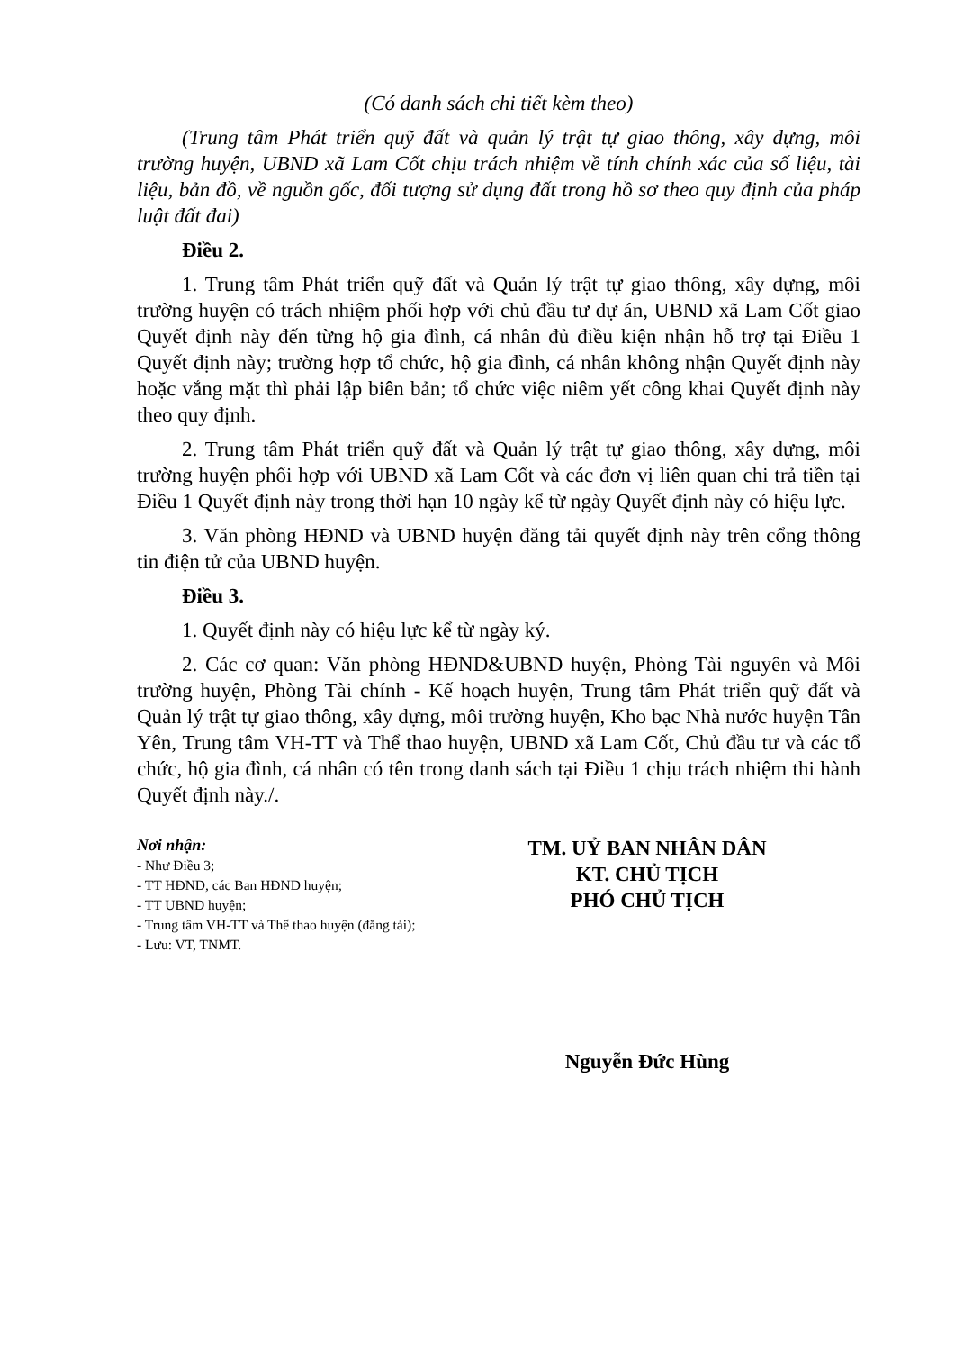(Có danh sách chi tiết kèm theo)
(Trung tâm Phát triển quỹ đất và quản lý trật tự giao thông, xây dựng, môi trường huyện, UBND xã Lam Cốt chịu trách nhiệm về tính chính xác của số liệu, tài liệu, bản đồ, về nguồn gốc, đối tượng sử dụng đất trong hồ sơ theo quy định của pháp luật đất đai)
Điều 2.
1. Trung tâm Phát triển quỹ đất và Quản lý trật tự giao thông, xây dựng, môi trường huyện có trách nhiệm phối hợp với chủ đầu tư dự án, UBND xã Lam Cốt giao Quyết định này đến từng hộ gia đình, cá nhân đủ điều kiện nhận hỗ trợ tại Điều 1 Quyết định này; trường hợp tổ chức, hộ gia đình, cá nhân không nhận Quyết định này hoặc vắng mặt thì phải lập biên bản; tổ chức việc niêm yết công khai Quyết định này theo quy định.
2. Trung tâm Phát triển quỹ đất và Quản lý trật tự giao thông, xây dựng, môi trường huyện phối hợp với UBND xã Lam Cốt và các đơn vị liên quan chi trả tiền tại Điều 1 Quyết định này trong thời hạn 10 ngày kể từ ngày Quyết định này có hiệu lực.
3. Văn phòng HĐND và UBND huyện đăng tải quyết định này trên cổng thông tin điện tử của UBND huyện.
Điều 3.
1. Quyết định này có hiệu lực kể từ ngày ký.
2. Các cơ quan: Văn phòng HĐND&UBND huyện, Phòng Tài nguyên và Môi trường huyện, Phòng Tài chính - Kế hoạch huyện, Trung tâm Phát triển quỹ đất và Quản lý trật tự giao thông, xây dựng, môi trường huyện, Kho bạc Nhà nước huyện Tân Yên, Trung tâm VH-TT và Thể thao huyện, UBND xã Lam Cốt, Chủ đầu tư và các tổ chức, hộ gia đình, cá nhân có tên trong danh sách tại Điều 1 chịu trách nhiệm thi hành Quyết định này./.
Nơi nhận:
- Như Điều 3;
- TT HĐND, các Ban HĐND huyện;
- TT UBND huyện;
- Trung tâm VH-TT và Thể thao huyện (đăng tải);
- Lưu: VT, TNMT.
TM. UỶ BAN NHÂN DÂN
KT. CHỦ TỊCH
PHÓ CHỦ TỊCH
Nguyễn Đức Hùng